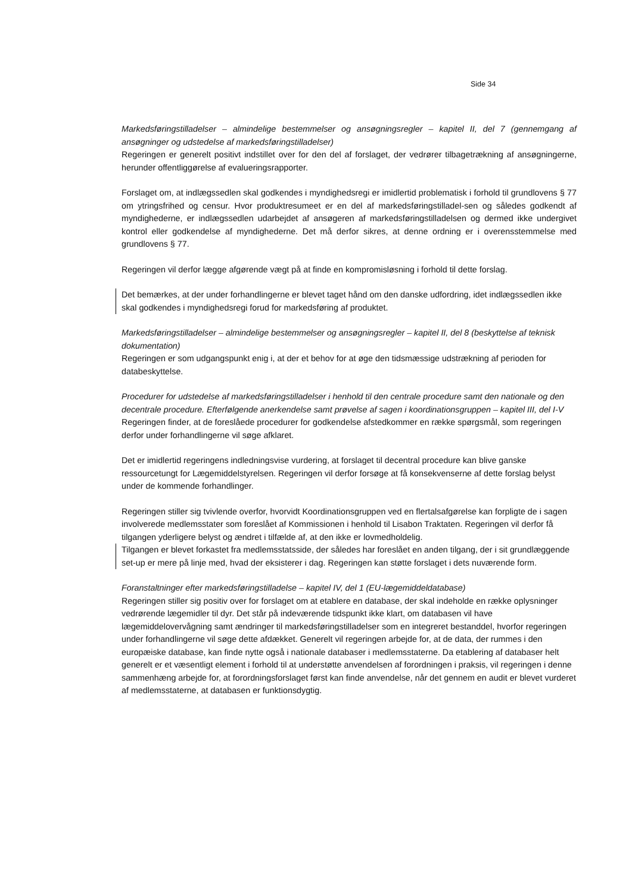Side 34
Markedsføringstilladelser – almindelige bestemmelser og ansøgningsregler – kapitel II, del 7 (gennemgang af ansøgninger og udstedelse af markedsføringstilladelser)
Regeringen er generelt positivt indstillet over for den del af forslaget, der vedrører tilbagetrækning af ansøgningerne, herunder offentliggørelse af evalueringsrapporter.
Forslaget om, at indlægssedlen skal godkendes i myndighedsregi er imidlertid problematisk i forhold til grundlovens § 77 om ytringsfrihed og censur. Hvor produktresumeet er en del af markedsføringstilladel-sen og således godkendt af myndighederne, er indlægssedlen udarbejdet af ansøgeren af markedsføringstilladelsen og dermed ikke undergivet kontrol eller godkendelse af myndighederne. Det må derfor sikres, at denne ordning er i overensstemmelse med grundlovens § 77.
Regeringen vil derfor lægge afgørende vægt på at finde en kompromisløsning i forhold til dette forslag.
Det bemærkes, at der under forhandlingerne er blevet taget hånd om den danske udfordring, idet indlægssedlen ikke skal godkendes i myndighedsregi forud for markedsføring af produktet.
Markedsføringstilladelser – almindelige bestemmelser og ansøgningsregler – kapitel II, del 8 (beskyttelse af teknisk dokumentation)
Regeringen er som udgangspunkt enig i, at der et behov for at øge den tidsmæssige udstrækning af perioden for databeskyttelse.
Procedurer for udstedelse af markedsføringstilladelser i henhold til den centrale procedure samt den nationale og den decentrale procedure. Efterfølgende anerkendelse samt prøvelse af sagen i koordinationsgruppen – kapitel III, del I-V
Regeringen finder, at de foreslåede procedurer for godkendelse afstedkommer en række spørgsmål, som regeringen derfor under forhandlingerne vil søge afklaret.
Det er imidlertid regeringens indledningsvise vurdering, at forslaget til decentral procedure kan blive ganske ressourcetungt for Lægemiddelstyrelsen. Regeringen vil derfor forsøge at få konsekvenserne af dette forslag belyst under de kommende forhandlinger.
Regeringen stiller sig tvivlende overfor, hvorvidt Koordinationsgruppen ved en flertalsafgørelse kan forpligte de i sagen involverede medlemsstater som foreslået af Kommissionen i henhold til Lisabon Traktaten. Regeringen vil derfor få tilgangen yderligere belyst og ændret i tilfælde af, at den ikke er lovmedholdelig.
Tilgangen er blevet forkastet fra medlemsstatsside, der således har foreslået en anden tilgang, der i sit grundlæggende set-up er mere på linje med, hvad der eksisterer i dag. Regeringen kan støtte forslaget i dets nuværende form.
Foranstaltninger efter markedsføringstilladelse – kapitel IV, del 1 (EU-lægemiddeldatabase)
Regeringen stiller sig positiv over for forslaget om at etablere en database, der skal indeholde en række oplysninger vedrørende lægemidler til dyr. Det står på indeværende tidspunkt ikke klart, om databasen vil have lægemiddelovervågning samt ændringer til markedsføringstilladelser som en integreret bestanddel, hvorfor regeringen under forhandlingerne vil søge dette afdækket. Generelt vil regeringen arbejde for, at de data, der rummes i den europæiske database, kan finde nytte også i nationale databaser i medlemsstaterne. Da etablering af databaser helt generelt er et væsentligt element i forhold til at understøtte anvendelsen af forordningen i praksis, vil regeringen i denne sammenhæng arbejde for, at forordningsforslaget først kan finde anvendelse, når det gennem en audit er blevet vurderet af medlemsstaterne, at databasen er funktionsdygtig.